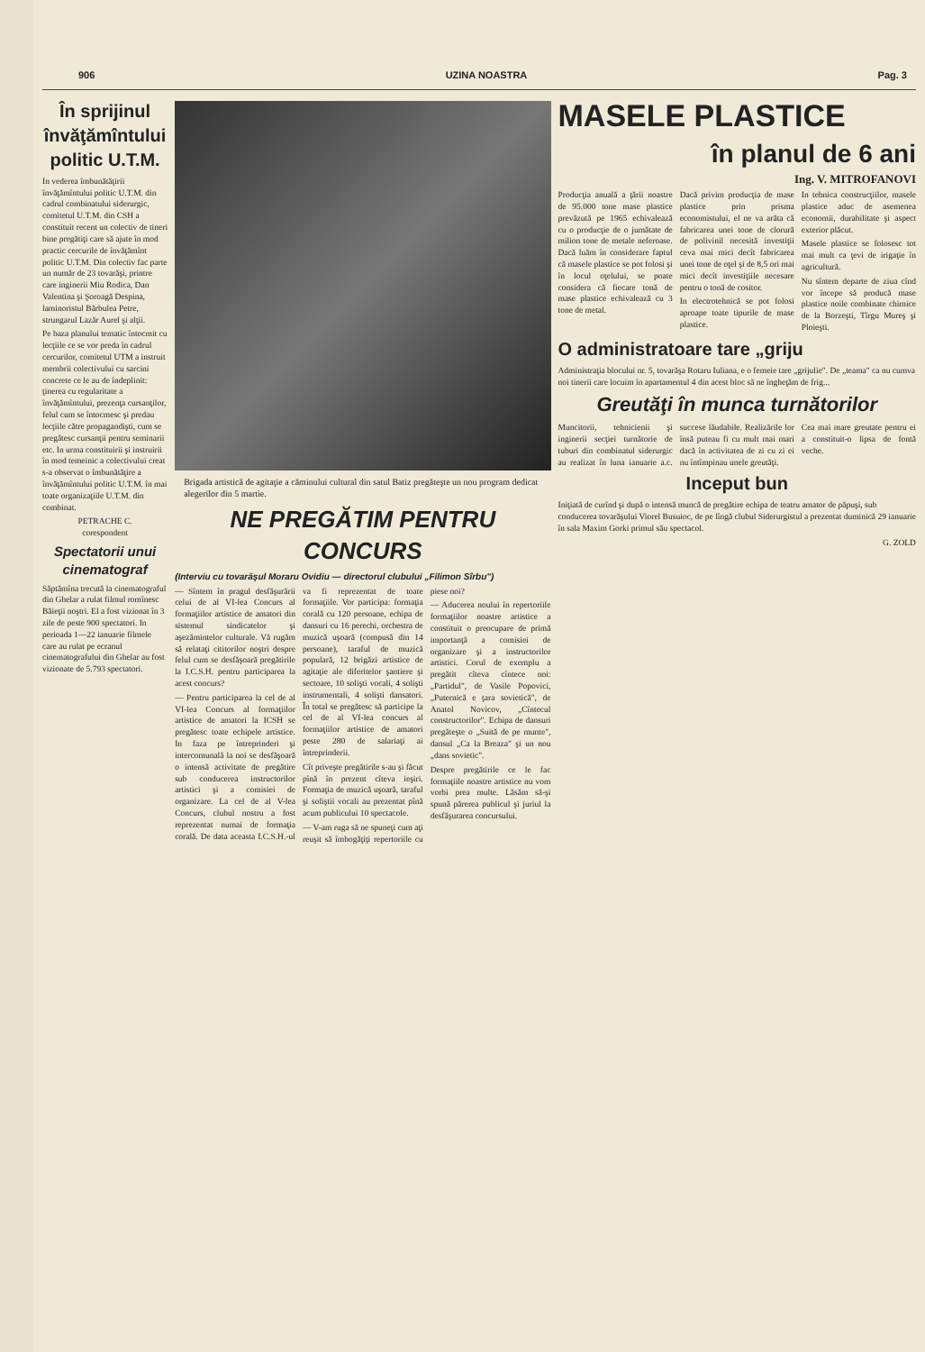906 UZINA NOASTRA Pag. 3
În sprijinul învăţămîntului politic U.T.M.
In vederea îmbunătăţirii învăţămîntului politic U.T.M. din cadrul combinatului siderurgic, comitetul U.T.M. din CSH a constituit recent un colectiv de tineri bine pregătiţi care să ajute în mod practic cercurile de învăţămînt politic U.T.M. Din colectiv fac parte un număr de 23 tovarăşi, printre care inginerii Miu Rodica, Dan Valentina şi Şoroagă Despina, laminoristul Bărbulea Petre, strungarul Lazăr Aurel şi alţii.
Pe baza planului tematic întocmit cu lecţiile ce se vor preda în cadrul cercurilor, comitetul UTM a instruit membrii colectivului cu sarcini concrete ce le au de îndeplinit: ţinerea cu regularitate a învăţămîntului, prezenţa cursanţilor, felul cum se întocmesc şi predau lecţiile către propagandişti, cum se pregătesc cursanţii pentru seminarii etc. In urma constituirii şi instruirii în mod temeinic a colectivului creat s-a observat o îmbunătăţire a învăţămîntului politic U.T.M. în mai toate organizaţiile U.T.M. din combinat.
PETRACHE C.
corespondent
Spectatorii unui cinematograf
Săptămîna trecută la cinematograful din Ghelar a rulat filmul romînesc Băieţii noştri. El a fost vizionat în 3 zile de peste 900 spectatori. In perioada 1—22 ianuarie filmele care au rulat pe ecranul cinematografului din Ghelar au fost vizionate de 5.793 spectatori.
Brigada artistică de agitaţie a căminului cultural din satul Batiz pregăteşte un nou program dedicat alegerilor din 5 martie.
NE PREGĂTIM PENTRU CONCURS
(Interviu cu tovarăşul Moraru Ovidiu — directorul clubului „Filimon Sîrbu")
— Sîntem în pragul desfăşurării celui de al VI-lea Concurs al formaţiilor artistice de amatori din sistemul sindicatelor şi aşezămintelor culturale. Vă rugăm să relataţi cititorilor noştri despre felul cum se desfăşoară pregătirile la I.C.S.H. pentru participarea la acest concurs?
— Pentru participarea la cel de al VI-lea Concurs al formaţiilor artistice de amatori la ICSH se pregătesc toate echipele artistice. In faza pe întreprinderi şi intercomunală la noi se desfăşoară o intensă activitate de pregătire sub conducerea instructorilor artistici şi a comisiei de organizare. La cel de al V-lea Concurs, clubul nostru a fost reprezentat numai de formaţia corală. De data aceasta I.C.S.H.-ul va fi reprezentat de toate formaţiile. Vor participa: formaţia corală cu 120 persoane, echipa de dansuri cu 16 perechi, orchestra de muzică uşoară (compusă din 14 persoane), taraful de muzică populară, 12 brigăzi artistice de agitaţie ale diferitelor şantiere şi sectoare, 10 solişti vocali, 4 solişti instrumentali, 4 solişti dansatori. În total se pregătesc să participe la cel de al VI-lea concurs al formaţiilor artistice de amatori peste 280 de salariaţi ai întreprinderii.
Cît priveşte pregătirile s-au şi făcut pînă în prezent cîteva ieşiri. Formaţia de muzică uşoară, taraful şi soliştii vocali au prezentat pînă acum publicului 10 spectacole.
— V-am ruga să ne spuneţi cum aţi reuşit să îmbogăţiţi repertoriile cu piese noi?
— Aducerea noului în repertoriile formaţiilor noastre artistice a constituit o preocupare de primă importanţă a comisiei de organizare şi a instructorilor artistici. Corul de exemplu a pregătit cîteva cîntece noi: „Partidul", de Vasile Popovici, „Puternică e ţara sovietică", de Anatol Novicov, „Cîntecul constructorilor". Echipa de dansuri pregăteşte o „Suită de pe munte", dansul „Ca la Breaza" şi un nou „dans sovietic".
Despre pregătirile ce le fac formaţiile noastre artistice nu vom vorbi prea multe. Lăsăm să-şi spună părerea publicul şi juriul la desfăşurarea concursului.
MASELE PLASTICE
în planul de 6 ani
Ing. V. MITROFANOVI
Producţia anuală a ţării noastre de 95.000 tone mase plastice prevăzută pe 1965 echivalează cu o producţie de o jumătate de milion tone de metale neferoase. Dacă luăm în considerare faptul că masele plastice se pot folosi şi în locul oţelului, se poate considera că fiecare tonă de mase plastice echivalează cu 3 tone de metal.
Dacă privim producţia de mase plastice prin prisma economistului, el ne va arăta că fabricarea unei tone de clorură de polivinil necesită investiţii ceva mai mici decît fabricarea unei tone de oţel şi de 8,5 ori mai mici decît investiţiile necesare pentru o tonă de cositor.
In electrotehnică se pot folosi aproape toate tipurile de mase plastice.
In tehnica construcţiilor, masele plastice aduc de asemenea economii, durabilitate şi aspect exterior plăcut.
Masele plastice se folosesc tot mai mult ca ţevi de irigaţie în agricultură.
Nu sîntem departe de ziua cînd vor începe să producă mase plastice noile combinate chimice de la Borzeşti, Tîrgu Mureş şi Ploieşti.
O administratoare tare „griju
Administraţia blocului nr. 5, tovarăşa Rotaru Iuliana, e o femeie tare „grijulie". De „teama" ca nu cumva noi tinerii care locuim în apartamentul 4 din acest bloc să ne îngheţăm de frig...
Greutăţi în munca turnătorilor
Muncitorii, tehnicienii şi inginerii secţiei turnătorie de tuburi din combinatul siderurgic au realizat în luna ianuarie a.c. succese lăudabile. Realizările lor însă puteau fi cu mult mai mari dacă în activitatea de zi cu zi ei nu întîmpinau unele greutăţi.
Cea mai mare greutate pentru ei a constituit-o lipsa de fontă veche.
Inceput bun
Iniţiată de curînd şi după o intensă muncă de pregătire echipa de teatru amator de păpuşi, sub conducerea tovarăşului Viorel Busuioc, de pe lîngă clubul Siderurgistul a prezentat duminică 29 ianuarie în sala Maxim Gorki primul său spectacol.
G. ZOLD